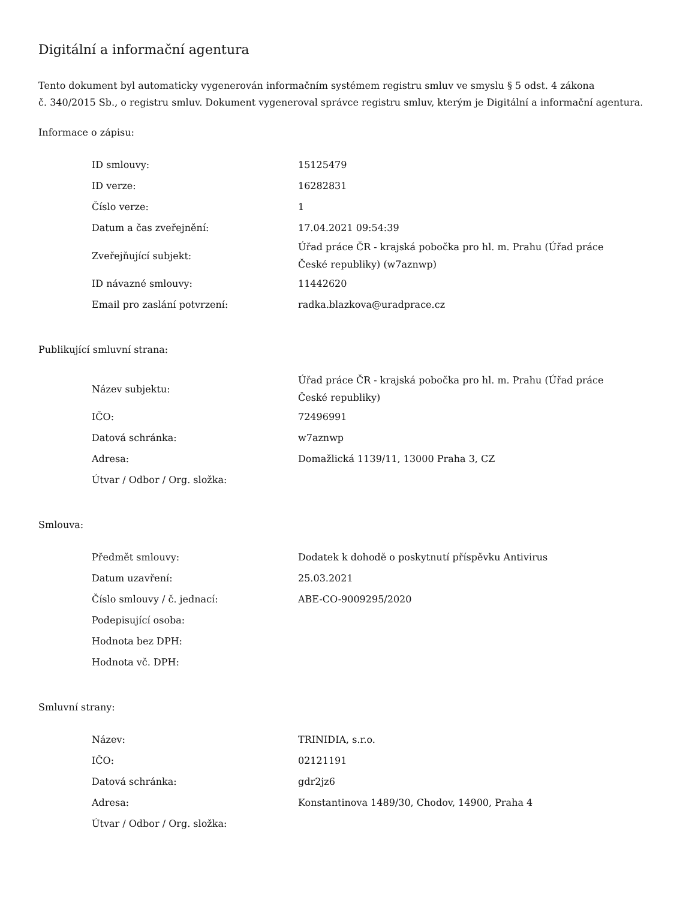Digitální a informační agentura
Tento dokument byl automaticky vygenerován informačním systémem registru smluv ve smyslu § 5 odst. 4 zákona
č. 340/2015 Sb., o registru smluv. Dokument vygeneroval správce registru smluv, kterým je Digitální a informační agentura.
Informace o zápisu:
| ID smlouvy: | 15125479 |
| ID verze: | 16282831 |
| Číslo verze: | 1 |
| Datum a čas zveřejnění: | 17.04.2021 09:54:39 |
| Zveřejňující subjekt: | Úřad práce ČR - krajská pobočka pro hl. m. Prahu (Úřad práce České republiky) (w7aznwp) |
| ID návazné smlouvy: | 11442620 |
| Email pro zaslání potvrzení: | radka.blazkova@uradprace.cz |
Publikující smluvní strana:
| Název subjektu: | Úřad práce ČR - krajská pobočka pro hl. m. Prahu (Úřad práce České republiky) |
| IČO: | 72496991 |
| Datová schránka: | w7aznwp |
| Adresa: | Domažlická 1139/11, 13000 Praha 3, CZ |
| Útvar / Odbor / Org. složka: | |
Smlouva:
| Předmět smlouvy: | Dodatek k dohodě o poskytnutí příspěvku Antivirus |
| Datum uzavření: | 25.03.2021 |
| Číslo smlouvy / č. jednací: | ABE-CO-9009295/2020 |
| Podepisující osoba: | |
| Hodnota bez DPH: | |
| Hodnota vč. DPH: | |
Smluvní strany:
| Název: | TRINIDIA, s.r.o. |
| IČO: | 02121191 |
| Datová schránka: | gdr2jz6 |
| Adresa: | Konstantinova 1489/30, Chodov, 14900, Praha 4 |
| Útvar / Odbor / Org. složka: | |